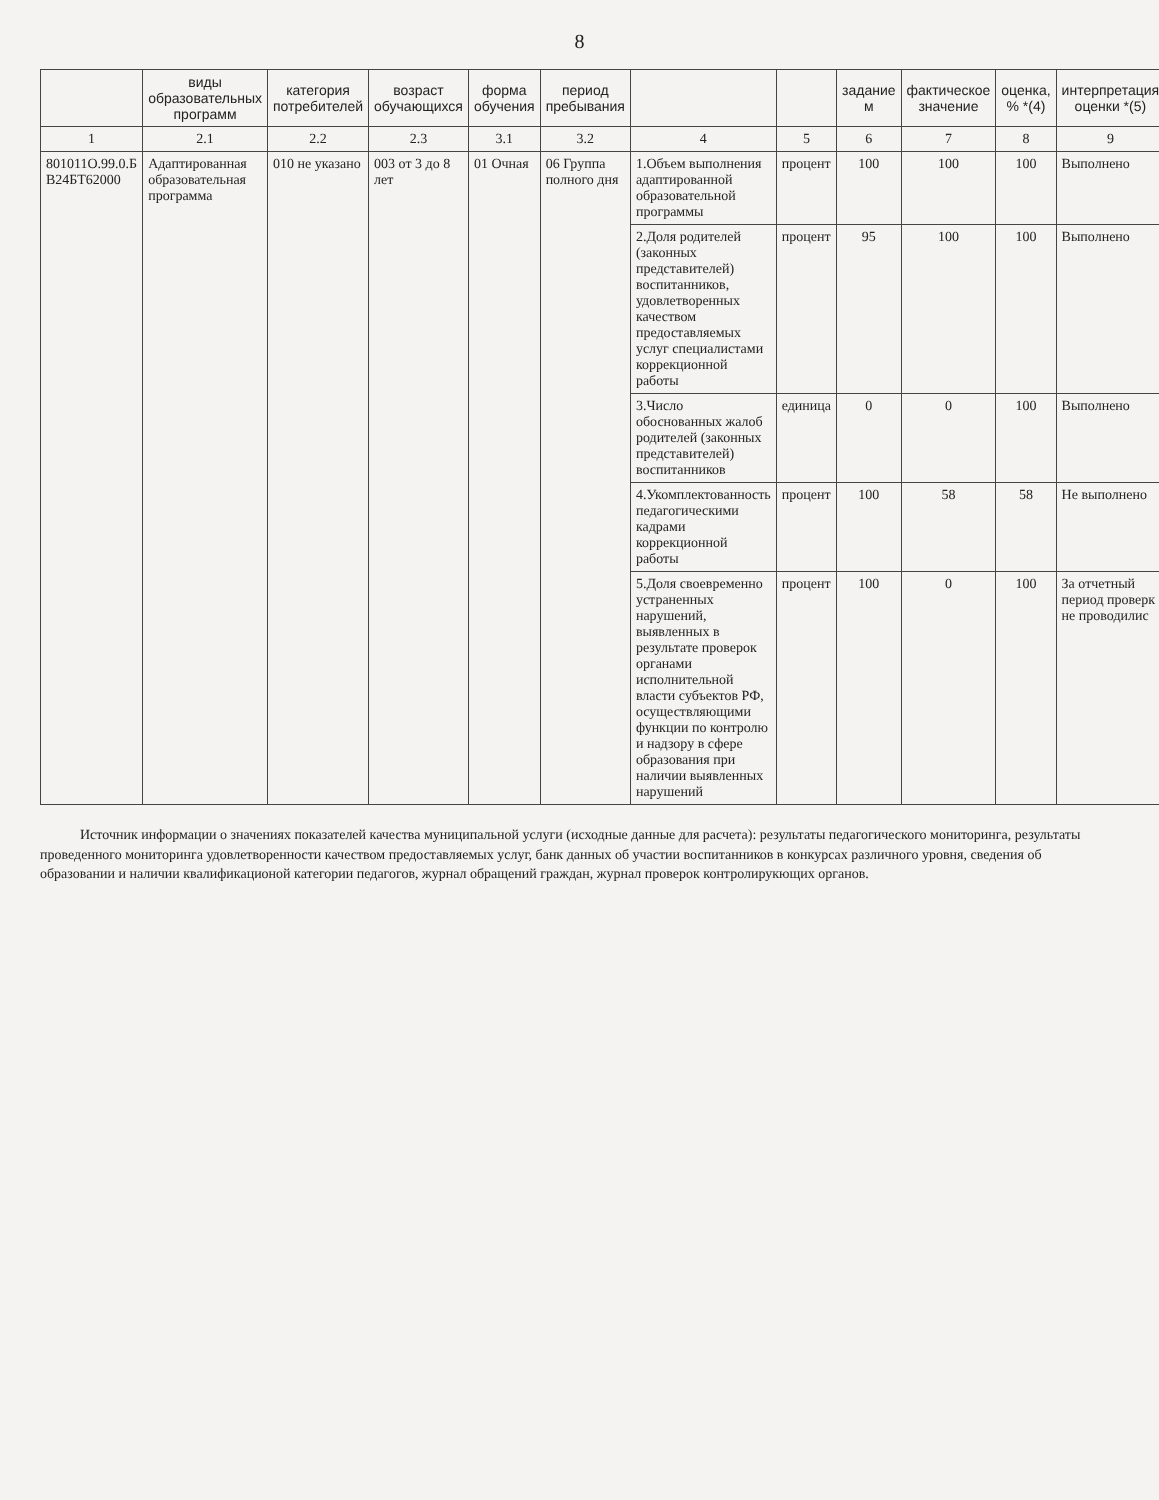8
| | виды образовательных программ | категория потребителей | возраст обучающихся | форма обучения | период пребывания | | | задание м | фактическое значение | оценка, % *(4) | интерпретация оценки *(5) |
| --- | --- | --- | --- | --- | --- | --- | --- | --- | --- | --- | --- |
| 1 | 2.1 | 2.2 | 2.3 | 3.1 | 3.2 | 4 | 5 | 6 | 7 | 8 | 9 |
| 801011О.99.0.Б В24БТ62000 | Адаптированная образовательная программа | 010 не указано | 003 от 3 до 8 лет | 01 Очная | 06 Группа полного дня | 1.Объем выполнения адаптированной образовательной программы | процент | 100 | 100 | 100 | Выполнено |
| | | | | | | 2.Доля родителей (законных представителей) воспитанников, удовлетворенных качеством предоставляемых услуг специалистами коррекционной работы | процент | 95 | 100 | 100 | Выполнено |
| | | | | | | 3.Число обоснованных жалоб родителей (законных представителей) воспитанников | единица | 0 | 0 | 100 | Выполнено |
| | | | | | | 4.Укомплектованность педагогическими кадрами коррекционной работы | процент | 100 | 58 | 58 | Не выполнено |
| | | | | | | 5.Доля своевременно устраненных нарушений, выявленных в результате проверок органами исполнительной власти субъектов РФ, осуществляющими функции по контролю и надзору в сфере образования при наличии выявленных нарушений | процент | 100 | 0 | 100 | За отчетный период проверк не проводилис |
Источник информации о значениях показателей качества муниципальной услуги (исходные данные для расчета): результаты педагогического мониторинга, результаты проведенного мониторинга удовлетворенности качеством предоставляемых услуг, банк данных об участии воспитанников в конкурсах различного уровня, сведения об образовании и наличии квалификационой категории педагогов, журнал обращений граждан, журнал проверок контролирукющих органов.